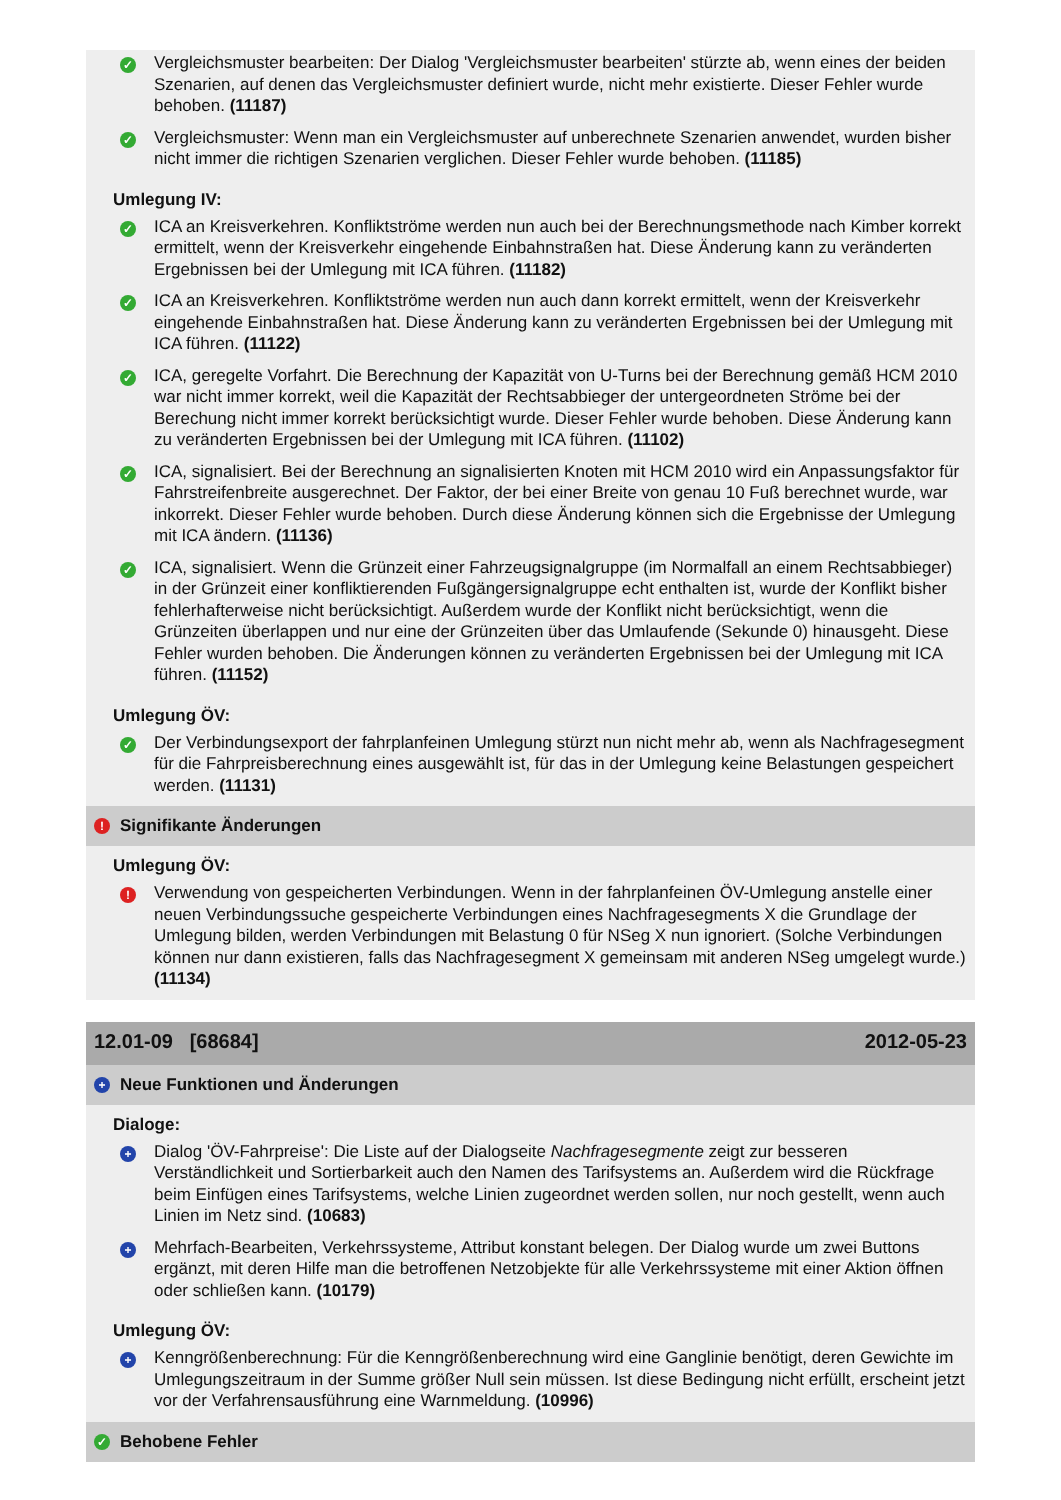✓
Vergleichsmuster bearbeiten: Der Dialog 'Vergleichsmuster bearbeiten' stürzte ab, wenn eines der beiden Szenarien, auf denen das Vergleichsmuster definiert wurde, nicht mehr existierte. Dieser Fehler wurde behoben. (11187)
✓
Vergleichsmuster: Wenn man ein Vergleichsmuster auf unberechnete Szenarien anwendet, wurden bisher nicht immer die richtigen Szenarien verglichen. Dieser Fehler wurde behoben. (11185)
Umlegung IV:
✓
ICA an Kreisverkehren. Konfliktströme werden nun auch bei der Berechnungsmethode nach Kimber korrekt ermittelt, wenn der Kreisverkehr eingehende Einbahnstraßen hat. Diese Änderung kann zu veränderten Ergebnissen bei der Umlegung mit ICA führen. (11182)
✓
ICA an Kreisverkehren. Konfliktströme werden nun auch dann korrekt ermittelt, wenn der Kreisverkehr eingehende Einbahnstraßen hat. Diese Änderung kann zu veränderten Ergebnissen bei der Umlegung mit ICA führen. (11122)
✓
ICA, geregelte Vorfahrt. Die Berechnung der Kapazität von U-Turns bei der Berechnung gemäß HCM 2010 war nicht immer korrekt, weil die Kapazität der Rechtsabbieger der untergeordneten Ströme bei der Berechung nicht immer korrekt berücksichtigt wurde. Dieser Fehler wurde behoben. Diese Änderung kann zu veränderten Ergebnissen bei der Umlegung mit ICA führen. (11102)
✓
ICA, signalisiert. Bei der Berechnung an signalisierten Knoten mit HCM 2010 wird ein Anpassungsfaktor für Fahrstreifenbreite ausgerechnet. Der Faktor, der bei einer Breite von genau 10 Fuß berechnet wurde, war inkorrekt. Dieser Fehler wurde behoben. Durch diese Änderung können sich die Ergebnisse der Umlegung mit ICA ändern. (11136)
✓
ICA, signalisiert. Wenn die Grünzeit einer Fahrzeugsignalgruppe (im Normalfall an einem Rechtsabbieger) in der Grünzeit einer konfliktierenden Fußgängersignalgruppe echt enthalten ist, wurde der Konflikt bisher fehlerhafterweise nicht berücksichtigt. Außerdem wurde der Konflikt nicht berücksichtigt, wenn die Grünzeiten überlappen und nur eine der Grünzeiten über das Umlaufende (Sekunde 0) hinausgeht. Diese Fehler wurden behoben. Die Änderungen können zu veränderten Ergebnissen bei der Umlegung mit ICA führen. (11152)
Umlegung ÖV:
✓
Der Verbindungsexport der fahrplanfeinen Umlegung stürzt nun nicht mehr ab, wenn als Nachfragesegment für die Fahrpreisberechnung eines ausgewählt ist, für das in der Umlegung keine Belastungen gespeichert werden. (11131)
! Signifikante Änderungen
Umlegung ÖV:
!
Verwendung von gespeicherten Verbindungen. Wenn in der fahrplanfeinen ÖV-Umlegung anstelle einer neuen Verbindungssuche gespeicherte Verbindungen eines Nachfragesegments X die Grundlage der Umlegung bilden, werden Verbindungen mit Belastung 0 für NSeg X nun ignoriert. (Solche Verbindungen können nur dann existieren, falls das Nachfragesegment X gemeinsam mit anderen NSeg umgelegt wurde.) (11134)
12.01-09 [68684] 2012-05-23
+ Neue Funktionen und Änderungen
Dialoge:
+
Dialog 'ÖV-Fahrpreise': Die Liste auf der Dialogseite Nachfragesegmente zeigt zur besseren Verständlichkeit und Sortierbarkeit auch den Namen des Tarifsystems an. Außerdem wird die Rückfrage beim Einfügen eines Tarifsystems, welche Linien zugeordnet werden sollen, nur noch gestellt, wenn auch Linien im Netz sind. (10683)
+
Mehrfach-Bearbeiten, Verkehrssysteme, Attribut konstant belegen. Der Dialog wurde um zwei Buttons ergänzt, mit deren Hilfe man die betroffenen Netzobjekte für alle Verkehrssysteme mit einer Aktion öffnen oder schließen kann. (10179)
Umlegung ÖV:
+
Kenngrößenberechnung: Für die Kenngrößenberechnung wird eine Ganglinie benötigt, deren Gewichte im Umlegungszeitraum in der Summe größer Null sein müssen. Ist diese Bedingung nicht erfüllt, erscheint jetzt vor der Verfahrensausführung eine Warnmeldung. (10996)
✓ Behobene Fehler